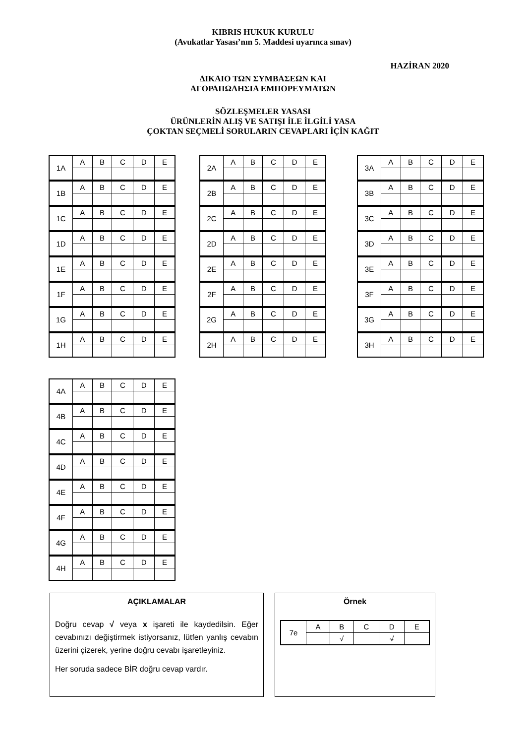KIBRIS HUKUK KURULU
(Avukatlar Yasası’nın 5. Maddesi uyarınca sınav)
HAZİRAN 2020
ΔΙΚΑΙΟ ΤΩΝ ΣΥΜΒΑΣΕΩΝ ΚΑΙ
ΑΓΟΡΑΠΩΛΗΣΙΑ ΕΜΠΟΡΕΥΜΑΤΩΝ
SÖZLEŞMELER YASASI
ÜRÜNLERİN ALIŞ VE SATIŞI İLE İLGİLİ YASA
ÇOKTAN SEÇMELİ SORULARIN CEVAPLARI İÇİN KAĞIT
| 1A | A | B | C | D | E |
| 1B | A | B | C | D | E |
| 1C | A | B | C | D | E |
| 1D | A | B | C | D | E |
| 1E | A | B | C | D | E |
| 1F | A | B | C | D | E |
| 1G | A | B | C | D | E |
| 1H | A | B | C | D | E |
| 2A | A | B | C | D | E |
| 2B | A | B | C | D | E |
| 2C | A | B | C | D | E |
| 2D | A | B | C | D | E |
| 2E | A | B | C | D | E |
| 2F | A | B | C | D | E |
| 2G | A | B | C | D | E |
| 2H | A | B | C | D | E |
| 3A | A | B | C | D | E |
| 3B | A | B | C | D | E |
| 3C | A | B | C | D | E |
| 3D | A | B | C | D | E |
| 3E | A | B | C | D | E |
| 3F | A | B | C | D | E |
| 3G | A | B | C | D | E |
| 3H | A | B | C | D | E |
| 4A | A | B | C | D | E |
| 4B | A | B | C | D | E |
| 4C | A | B | C | D | E |
| 4D | A | B | C | D | E |
| 4E | A | B | C | D | E |
| 4F | A | B | C | D | E |
| 4G | A | B | C | D | E |
| 4H | A | B | C | D | E |
AÇIKLAMALAR
Doğru cevap √ veya x işareti ile kaydedilsin. Eğer cevabınızı değiştirmek istiyorsanız, lütfen yanlış cevabın üzerini çizerek, yerine doğru cevabı işaretleyiniz.
Her soruda sadece BİR doğru cevap vardır.
Örnek
| 7e | A | B | C | D | E |
| | | √ | | √ | |